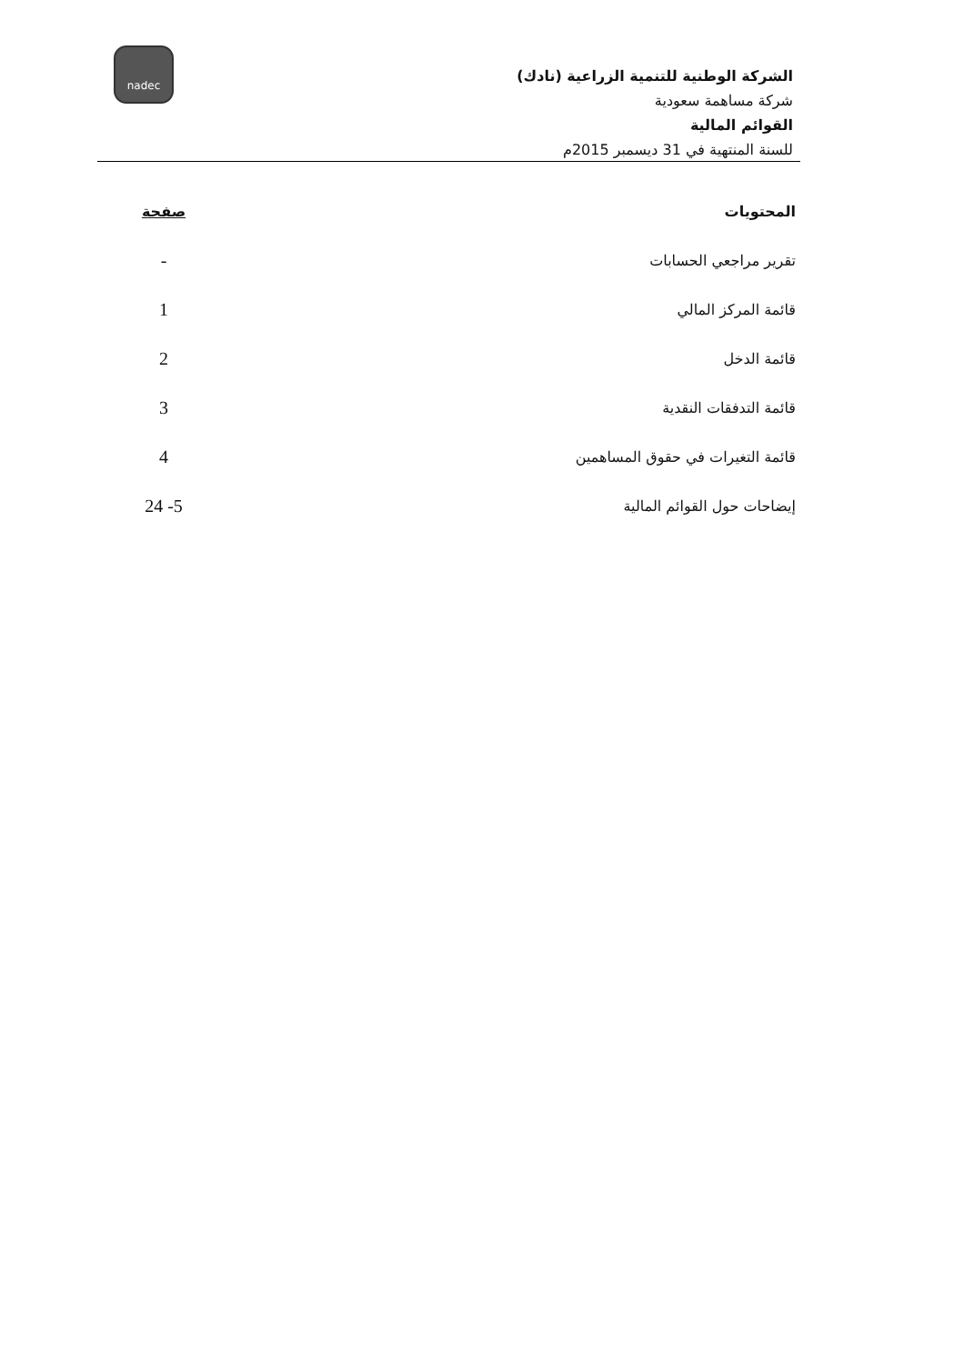nadec
الشركة الوطنية للتنمية الزراعية (نادك)
شركة مساهمة سعودية
القوائم المالية
للسنة المنتهية في 31 ديسمبر 2015م
| المحتويات | صفحة |
| --- | --- |
| تقرير مراجعي الحسابات | - |
| قائمة المركز المالي | 1 |
| قائمة الدخل | 2 |
| قائمة التدفقات النقدية | 3 |
| قائمة التغيرات في حقوق المساهمين | 4 |
| إيضاحات حول القوائم المالية | 5- 24 |